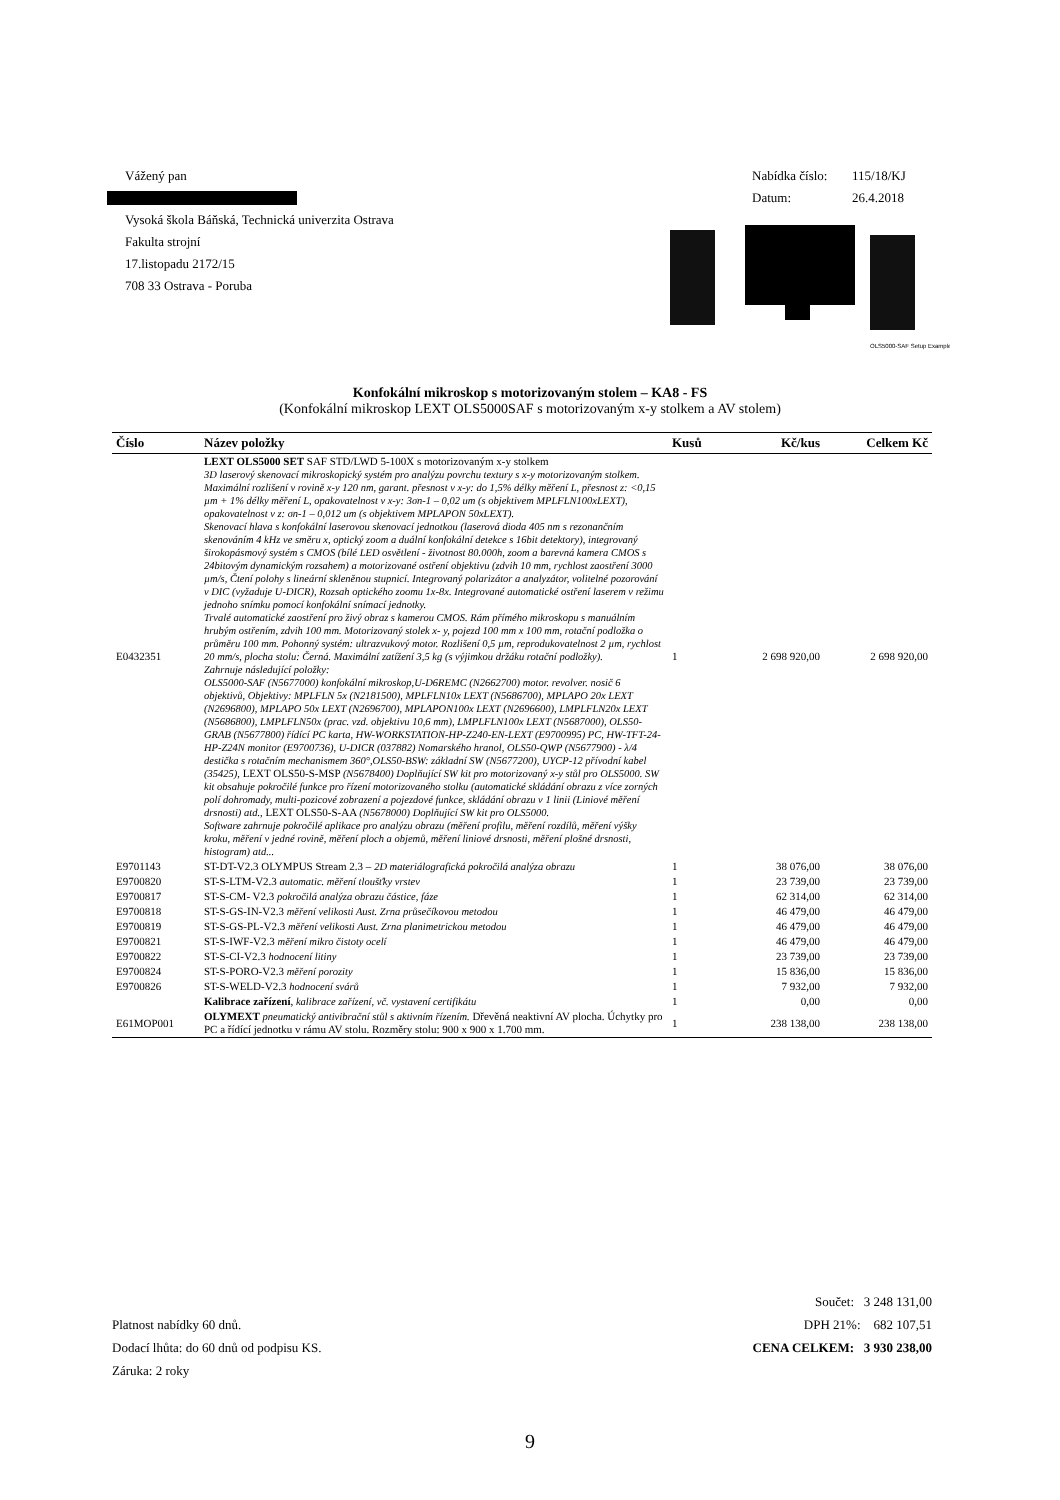Vážený pan
Vysoká škola Báňská, Technická univerzita Ostrava
Fakulta strojní
17.listopadu 2172/15
708 33 Ostrava - Poruba
Nabídka číslo: 115/18/KJ
Datum: 26.4.2018
OLS5000-SAF Setup Example
Konfokální mikroskop s motorizovaným stolem – KA8 - FS
(Konfokální mikroskop LEXT OLS5000SAF s motorizovaným x-y stolkem a AV stolem)
| Číslo | Název položky | Kusů | Kč/kus | Celkem Kč |
| --- | --- | --- | --- | --- |
| E0432351 | LEXT OLS5000 SET SAF STD/LWD 5-100X s motorizovaným x-y stolkem 3D laserový skenovací mikroskopický systém pro analýzu povrchu textury s x-y motorizovaným stolkem. Maximální rozlišení v rovině x-y 120 nm, garant. přesnost v x-y: do 1,5% délky měření L, přesnost z: <0,15 µm + 1% délky měření L, opakovatelnost v x-y: 3σn-1 – 0,02 um (s objektivem MPLFLN100xLEXT), opakovatelnost v z: σn-1 – 0,012 um (s objektivem MPLAPON 50xLEXT). Skenovací hlava s konfokální laserovou skenovací jednotkou (laserová dioda 405 nm s rezonančním skenováním 4 kHz ve směru x, optický zoom a duální konfokální detekce s 16bit detektory), integrovaný širokopásmový systém s CMOS (bílé LED osvětlení - životnost 80.000h, zoom a barevná kamera CMOS s 24bitovým dynamickým rozsahem) a motorizované ostření objektivu (zdvih 10 mm, rychlost zaostření 3000 µm/s, Čtení polohy s lineární skleněnou stupnicí. Integrovaný polarizátor a analyzátor, volitelné pozorování v DIC (vyžaduje U-DICR), Rozsah optického zoomu 1x-8x. Integrované automatické ostření laserem v režimu jednoho snímku pomocí konfokální snímací jednotky. Trvalé automatické zaostření pro živý obraz s kamerou CMOS. Rám přímého mikroskopu s manuálním hrubým ostřením, zdvih 100 mm. Motorizovaný stolek x- y, pojezd 100 mm x 100 mm, rotační podložka o průměru 100 mm. Pohonný systém: ultrazvukový motor. Rozlišení 0,5 µm, reprodukovatelnost 2 µm, rychlost 20 mm/s, plocha stolu: Černá. Maximální zatížení 3,5 kg (s výjimkou držáku rotační podložky). Zahrnuje následující položky: OLS5000-SAF (N5677000) konfokální mikroskop,U-D6REMC (N2662700) motor. revolver. nosič 6 objektivů, Objektivy: MPLFLN 5x (N2181500), MPLFLN10x LEXT (N5686700), MPLAPO 20x LEXT (N2696800), MPLAPO 50x LEXT (N2696700), MPLAPON100x LEXT (N2696600), LMPLFLN20x LEXT (N5686800), LMPLFLN50x (prac. vzd. objektivu 10,6 mm), LMPLFLN100x LEXT (N5687000), OLS50-GRAB (N5677800) řídící PC karta, HW-WORKSTATION-HP-Z240-EN-LEXT (E9700995) PC, HW-TFT-24-HP-Z24N monitor (E9700736), U-DICR (037882) Nomarského hranol, OLS50-QWP (N5677900) - λ/4 destička s rotačním mechanismem 360°,OLS50-BSW: základní SW (N5677200), UYCP-12 přívodní kabel (35425), LEXT OLS50-S-MSP (N5678400) Doplňující SW kit pro motorizovaný x-y stůl pro OLS5000. SW kit obsahuje pokročilé funkce pro řízení motorizovaného stolku (automatické skládání obrazu z více zorných polí dohromady, multi-pozicové zobrazení a pojezdové funkce, skládání obrazu v 1 linii (Liniové měření drsnosti) atd., LEXT OLS50-S-AA (N5678000) Doplňující SW kit pro OLS5000. Software zahrnuje pokročilé aplikace pro analýzu obrazu (měření profilu, měření rozdílů, měření výšky kroku, měření v jedné rovině, měření ploch a objemů, měření liniové drsnosti, měření plošné drsnosti, histogram) atd... | 1 | 2 698 920,00 | 2 698 920,00 |
| E9701143 | ST-DT-V2.3 OLYMPUS Stream 2.3 – 2D materiálografická pokročilá analýza obrazu | 1 | 38 076,00 | 38 076,00 |
| E9700820 | ST-S-LTM-V2.3 automatic. měření tloušťky vrstev | 1 | 23 739,00 | 23 739,00 |
| E9700817 | ST-S-CM- V2.3 pokročilá analýza obrazu částice, fáze | 1 | 62 314,00 | 62 314,00 |
| E9700818 | ST-S-GS-IN-V2.3 měření velikosti Aust. Zrna průsečíkovou metodou | 1 | 46 479,00 | 46 479,00 |
| E9700819 | ST-S-GS-PL-V2.3 měření velikosti Aust. Zrna planimetrickou metodou | 1 | 46 479,00 | 46 479,00 |
| E9700821 | ST-S-IWF-V2.3 měření mikro čistoty ocelí | 1 | 46 479,00 | 46 479,00 |
| E9700822 | ST-S-CI-V2.3 hodnocení litiny | 1 | 23 739,00 | 23 739,00 |
| E9700824 | ST-S-PORO-V2.3 měření porozity | 1 | 15 836,00 | 15 836,00 |
| E9700826 | ST-S-WELD-V2.3 hodnocení svárů | 1 | 7 932,00 | 7 932,00 |
| | Kalibrace zařízení , kalibrace zařízení, vč. vystavení certifikátu | 1 | 0,00 | 0,00 |
| E61MOP001 | OLYMEXT pneumatický antivibrační stůl s aktivním řízením. Dřevěná neaktivní AV plocha. Úchytky pro PC a řídící jednotku v rámu AV stolu. Rozměry stolu: 900 x 900 x 1.700 mm. | 1 | 238 138,00 | 238 138,00 |
Součet: 3 248 131,00
Platnost nabídky 60 dnů. DPH 21%: 682 107,51
Dodací lhůta: do 60 dnů od podpisu KS. CENA CELKEM: 3 930 238,00
Záruka: 2 roky
9